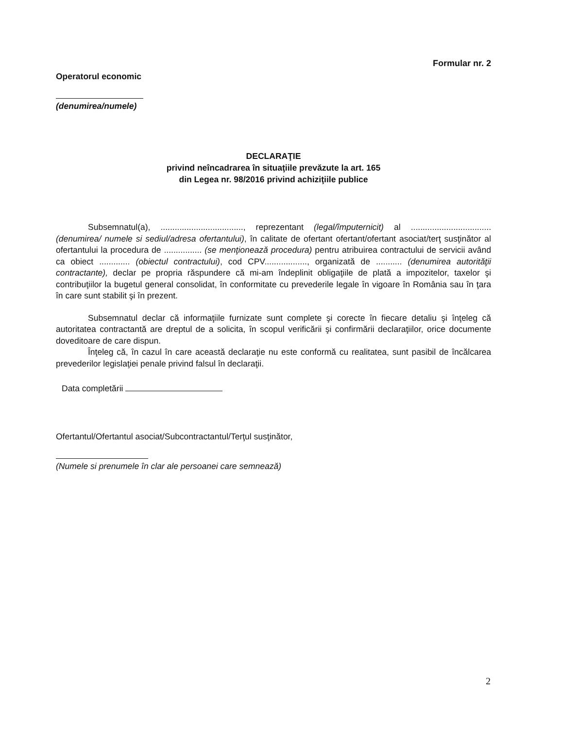Formular nr. 2
Operatorul economic
(denumirea/numele)
DECLARAŢIE
privind neîncadrarea în situaţiile prevăzute la art. 165
din Legea nr. 98/2016 privind achiziţiile publice
Subsemnatul(a), ..................................., reprezentant (legal/împuternicit) al .................................. (denumirea/ numele si sediul/adresa ofertantului), în calitate de ofertant ofertant/ofertant asociat/terţ susţinător al ofertantului la procedura de ................ (se menţionează procedura) pentru atribuirea contractului de servicii având ca obiect ............. (obiectul contractului), cod CPV.................., organizată de ........... (denumirea autorităţii contractante), declar pe propria răspundere că mi-am îndeplinit obligaţiile de plată a impozitelor, taxelor şi contribuţiilor la bugetul general consolidat, în conformitate cu prevederile legale în vigoare în România sau în ţara în care sunt stabilit şi în prezent.
Subsemnatul declar că informaţiile furnizate sunt complete şi corecte în fiecare detaliu şi înţeleg că autoritatea contractantă are dreptul de a solicita, în scopul verificării şi confirmării declaraţiilor, orice documente doveditoare de care dispun.
Înţeleg că, în cazul în care această declaraţie nu este conformă cu realitatea, sunt pasibil de încălcarea prevederilor legislaţiei penale privind falsul în declaraţii.
Data completării
Ofertantul/Ofertantul asociat/Subcontractantul/Terţul susţinător,
(Numele si prenumele în clar ale persoanei care semnează)
2